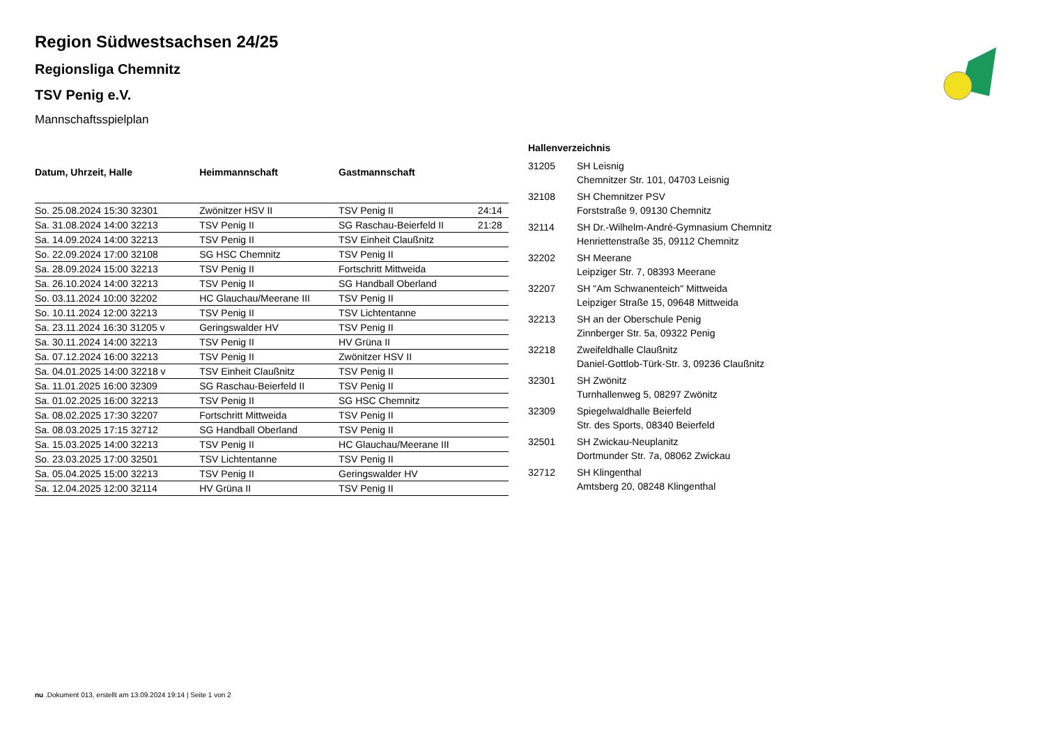Region Südwestsachsen 24/25
Regionsliga Chemnitz
TSV Penig e.V.
Mannschaftsspielplan
| Datum, Uhrzeit, Halle | Heimmannschaft | Gastmannschaft | |
| --- | --- | --- | --- |
| So. 25.08.2024 15:30 32301 | Zwönitzer HSV II | TSV Penig II | 24:14 |
| Sa. 31.08.2024 14:00 32213 | TSV Penig II | SG Raschau-Beierfeld II | 21:28 |
| Sa. 14.09.2024 14:00 32213 | TSV Penig II | TSV Einheit Claußnitz | |
| So. 22.09.2024 17:00 32108 | SG HSC Chemnitz | TSV Penig II | |
| Sa. 28.09.2024 15:00 32213 | TSV Penig II | Fortschritt Mittweida | |
| Sa. 26.10.2024 14:00 32213 | TSV Penig II | SG Handball Oberland | |
| So. 03.11.2024 10:00 32202 | HC Glauchau/Meerane III | TSV Penig II | |
| So. 10.11.2024 12:00 32213 | TSV Penig II | TSV Lichtentanne | |
| Sa. 23.11.2024 16:30 31205 v | Geringswalder HV | TSV Penig II | |
| Sa. 30.11.2024 14:00 32213 | TSV Penig II | HV Grüna II | |
| Sa. 07.12.2024 16:00 32213 | TSV Penig II | Zwönitzer HSV II | |
| Sa. 04.01.2025 14:00 32218 v | TSV Einheit Claußnitz | TSV Penig II | |
| Sa. 11.01.2025 16:00 32309 | SG Raschau-Beierfeld II | TSV Penig II | |
| Sa. 01.02.2025 16:00 32213 | TSV Penig II | SG HSC Chemnitz | |
| Sa. 08.02.2025 17:30 32207 | Fortschritt Mittweida | TSV Penig II | |
| Sa. 08.03.2025 17:15 32712 | SG Handball Oberland | TSV Penig II | |
| Sa. 15.03.2025 14:00 32213 | TSV Penig II | HC Glauchau/Meerane III | |
| So. 23.03.2025 17:00 32501 | TSV Lichtentanne | TSV Penig II | |
| Sa. 05.04.2025 15:00 32213 | TSV Penig II | Geringswalder HV | |
| Sa. 12.04.2025 12:00 32114 | HV Grüna II | TSV Penig II | |
| Hallenverzeichnis | |
| --- | --- |
| 31205 | SH Leisnig Chemnitzer Str. 101, 04703 Leisnig |
| 32108 | SH Chemnitzer PSV Forststraße 9, 09130 Chemnitz |
| 32114 | SH Dr.-Wilhelm-André-Gymnasium Chemnitz Henriettenstraße 35, 09112 Chemnitz |
| 32202 | SH Meerane Leipziger Str. 7, 08393 Meerane |
| 32207 | SH "Am Schwanenteich" Mittweida Leipziger Straße 15, 09648 Mittweida |
| 32213 | SH an der Oberschule Penig Zinnberger Str. 5a, 09322 Penig |
| 32218 | Zweifeldhalle Claußnitz Daniel-Gottlob-Türk-Str. 3, 09236 Claußnitz |
| 32301 | SH Zwönitz Turnhallenweg 5, 08297 Zwönitz |
| 32309 | Spiegelwaldhalle Beierfeld Str. des Sports, 08340 Beierfeld |
| 32501 | SH Zwickau-Neuplanitz Dortmunder Str. 7a, 08062 Zwickau |
| 32712 | SH Klingenthal Amtsberg 20, 08248 Klingenthal |
nu .Dokument 013, erstellt am 13.09.2024 19:14 | Seite 1 von 2